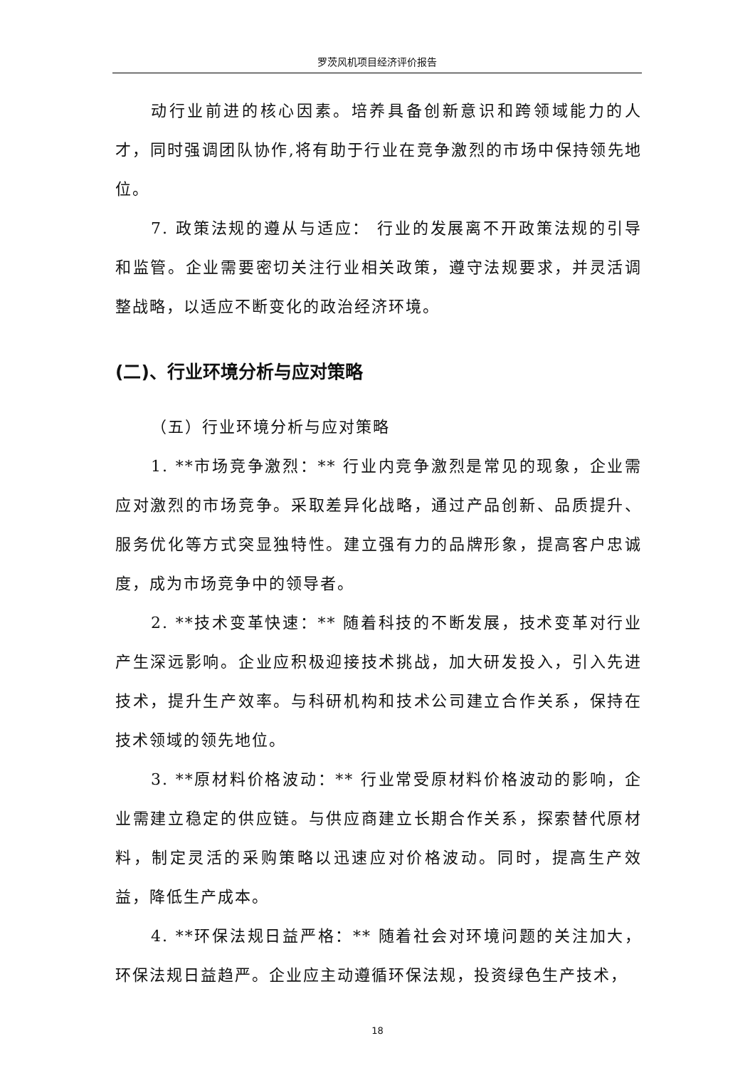罗茨风机项目经济评价报告
动行业前进的核心因素。培养具备创新意识和跨领域能力的人才，同时强调团队协作,将有助于行业在竞争激烈的市场中保持领先地位。
7. 政策法规的遵从与适应： 行业的发展离不开政策法规的引导和监管。企业需要密切关注行业相关政策，遵守法规要求，并灵活调整战略，以适应不断变化的政治经济环境。
(二)、行业环境分析与应对策略
（五）行业环境分析与应对策略
1. **市场竞争激烈：** 行业内竞争激烈是常见的现象，企业需应对激烈的市场竞争。采取差异化战略，通过产品创新、品质提升、服务优化等方式突显独特性。建立强有力的品牌形象，提高客户忠诚度，成为市场竞争中的领导者。
2. **技术变革快速：** 随着科技的不断发展，技术变革对行业产生深远影响。企业应积极迎接技术挑战，加大研发投入，引入先进技术，提升生产效率。与科研机构和技术公司建立合作关系，保持在技术领域的领先地位。
3. **原材料价格波动：** 行业常受原材料价格波动的影响，企业需建立稳定的供应链。与供应商建立长期合作关系，探索替代原材料，制定灵活的采购策略以迅速应对价格波动。同时，提高生产效益，降低生产成本。
4. **环保法规日益严格：** 随着社会对环境问题的关注加大，环保法规日益趋严。企业应主动遵循环保法规，投资绿色生产技术，
18